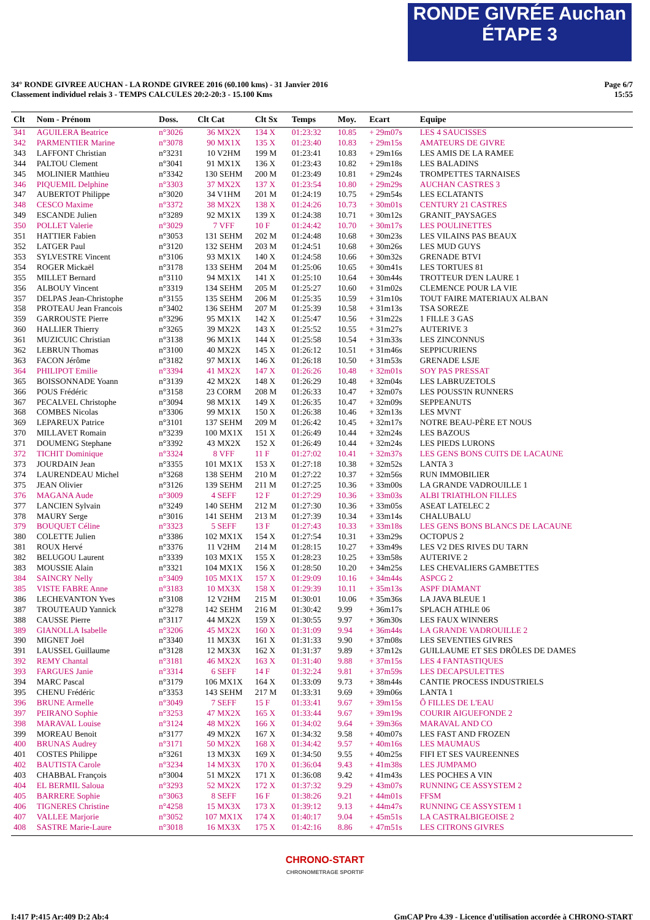RONDE GIVRÉE Auchan
ÉTAPE 3
34° RONDE GIVREE AUCHAN - LA RONDE GIVREE 2016 (60.100 kms) - 31 Janvier 2016
Classement individuel relais 3 - TEMPS CALCULES 20:2-20:3 - 15.100 Kms
Page 6/7
15:55
| Clt | Nom - Prénom | Doss. | Clt Cat | Clt Sx | Temps | Moy. | Ecart | Equipe |
| --- | --- | --- | --- | --- | --- | --- | --- | --- |
| 341 | AGUILERA Beatrice | n°3026 | 36 MX2X | 134 X | 01:23:32 | 10.85 | + 29m07s | LES 4 SAUCISSES |
| 342 | PARMENTIER Marine | n°3078 | 90 MX1X | 135 X | 01:23:40 | 10.83 | + 29m15s | AMATEURS DE GIVRE |
| 343 | LAFFONT Christian | n°3231 | 10 V2HM | 199 M | 01:23:41 | 10.83 | + 29m16s | LES AMIS DE LA RAMEE |
| 344 | PALTOU Clement | n°3041 | 91 MX1X | 136 X | 01:23:43 | 10.82 | + 29m18s | LES BALADINS |
| 345 | MOLINIER Matthieu | n°3342 | 130 SEHM | 200 M | 01:23:49 | 10.81 | + 29m24s | TROMPETTES TARNAISES |
| 346 | PIQUEMIL Delphine | n°3303 | 37 MX2X | 137 X | 01:23:54 | 10.80 | + 29m29s | AUCHAN CASTRES 3 |
| 347 | AUBERTOT Philippe | n°3020 | 34 V1HM | 201 M | 01:24:19 | 10.75 | + 29m54s | LES ECLATANTS |
| 348 | CESCO Maxime | n°3372 | 38 MX2X | 138 X | 01:24:26 | 10.73 | + 30m01s | CENTURY 21 CASTRES |
| 349 | ESCANDE Julien | n°3289 | 92 MX1X | 139 X | 01:24:38 | 10.71 | + 30m12s | GRANIT_PAYSAGES |
| 350 | POLLET Valerie | n°3029 | 7 VFF | 10 F | 01:24:42 | 10.70 | + 30m17s | LES POULINETTES |
| 351 | HATTIER Fabien | n°3053 | 131 SEHM | 202 M | 01:24:48 | 10.68 | + 30m23s | LES VILAINS PAS BEAUX |
| 352 | LATGER Paul | n°3120 | 132 SEHM | 203 M | 01:24:51 | 10.68 | + 30m26s | LES MUD GUYS |
| 353 | SYLVESTRE Vincent | n°3106 | 93 MX1X | 140 X | 01:24:58 | 10.66 | + 30m32s | GRENADE BTVI |
| 354 | ROGER Mickaël | n°3178 | 133 SEHM | 204 M | 01:25:06 | 10.65 | + 30m41s | LES TORTUES 81 |
| 355 | MILLET Bernard | n°3110 | 94 MX1X | 141 X | 01:25:10 | 10.64 | + 30m44s | TROTTEUR D'EN LAURE 1 |
| 356 | ALBOUY Vincent | n°3319 | 134 SEHM | 205 M | 01:25:27 | 10.60 | + 31m02s | CLEMENCE POUR LA VIE |
| 357 | DELPAS Jean-Christophe | n°3155 | 135 SEHM | 206 M | 01:25:35 | 10.59 | + 31m10s | TOUT FAIRE MATERIAUX ALBAN |
| 358 | PROTEAU Jean Francois | n°3402 | 136 SEHM | 207 M | 01:25:39 | 10.58 | + 31m13s | TSA SOREZE |
| 359 | GARROUSTE Pierre | n°3296 | 95 MX1X | 142 X | 01:25:47 | 10.56 | + 31m22s | 1 FILLE 3 GAS |
| 360 | HALLIER Thierry | n°3265 | 39 MX2X | 143 X | 01:25:52 | 10.55 | + 31m27s | AUTERIVE 3 |
| 361 | MUZICUIC Christian | n°3138 | 96 MX1X | 144 X | 01:25:58 | 10.54 | + 31m33s | LES ZINCONNUS |
| 362 | LEBRUN Thomas | n°3100 | 40 MX2X | 145 X | 01:26:12 | 10.51 | + 31m46s | SEPPICURIENS |
| 363 | FACON Jérôme | n°3182 | 97 MX1X | 146 X | 01:26:18 | 10.50 | + 31m53s | GRENADE LSJE |
| 364 | PHILIPOT Emilie | n°3394 | 41 MX2X | 147 X | 01:26:26 | 10.48 | + 32m01s | SOY PAS PRESSAT |
| 365 | BOISSONNADE Yoann | n°3139 | 42 MX2X | 148 X | 01:26:29 | 10.48 | + 32m04s | LES LABRUZETOLS |
| 366 | POUS Frédéric | n°3158 | 23 CORM | 208 M | 01:26:33 | 10.47 | + 32m07s | LES POUSS'IN RUNNERS |
| 367 | PECALVEL Christophe | n°3094 | 98 MX1X | 149 X | 01:26:35 | 10.47 | + 32m09s | SEPPEANUTS |
| 368 | COMBES Nicolas | n°3306 | 99 MX1X | 150 X | 01:26:38 | 10.46 | + 32m13s | LES MVNT |
| 369 | LEPAREUX Patrice | n°3101 | 137 SEHM | 209 M | 01:26:42 | 10.45 | + 32m17s | NOTRE BEAU-PÈRE ET NOUS |
| 370 | MILLAVET Romain | n°3239 | 100 MX1X | 151 X | 01:26:49 | 10.44 | + 32m24s | LES BAZOUS |
| 371 | DOUMENG Stephane | n°3392 | 43 MX2X | 152 X | 01:26:49 | 10.44 | + 32m24s | LES PIEDS LURONS |
| 372 | TICHIT Dominique | n°3324 | 8 VFF | 11 F | 01:27:02 | 10.41 | + 32m37s | LES GENS BONS CUITS DE LACAUNE |
| 373 | JOURDAIN Jean | n°3355 | 101 MX1X | 153 X | 01:27:18 | 10.38 | + 32m52s | LANTA 3 |
| 374 | LAURENDEAU Michel | n°3268 | 138 SEHM | 210 M | 01:27:22 | 10.37 | + 32m56s | RUN IMMOBILIER |
| 375 | JEAN Olivier | n°3126 | 139 SEHM | 211 M | 01:27:25 | 10.36 | + 33m00s | LA GRANDE VADROUILLE 1 |
| 376 | MAGANA Aude | n°3009 | 4 SEFF | 12 F | 01:27:29 | 10.36 | + 33m03s | ALBI TRIATHLON FILLES |
| 377 | LANCIEN Sylvain | n°3249 | 140 SEHM | 212 M | 01:27:30 | 10.36 | + 33m05s | ASEAT LATELEC 2 |
| 378 | MAURY Serge | n°3016 | 141 SEHM | 213 M | 01:27:39 | 10.34 | + 33m14s | CHALUBALU |
| 379 | BOUQUET Céline | n°3323 | 5 SEFF | 13 F | 01:27:43 | 10.33 | + 33m18s | LES GENS BONS BLANCS DE LACAUNE |
| 380 | COLETTE Julien | n°3386 | 102 MX1X | 154 X | 01:27:54 | 10.31 | + 33m29s | OCTOPUS 2 |
| 381 | ROUX Hervé | n°3376 | 11 V2HM | 214 M | 01:28:15 | 10.27 | + 33m49s | LES V2 DES RIVES DU TARN |
| 382 | BELUGOU Laurent | n°3339 | 103 MX1X | 155 X | 01:28:23 | 10.25 | + 33m58s | AUTERIVE 2 |
| 383 | MOUSSIE Alain | n°3321 | 104 MX1X | 156 X | 01:28:50 | 10.20 | + 34m25s | LES CHEVALIERS GAMBETTES |
| 384 | SAINCRY Nelly | n°3409 | 105 MX1X | 157 X | 01:29:09 | 10.16 | + 34m44s | ASPCG 2 |
| 385 | VISTE FABRE Anne | n°3183 | 10 MX3X | 158 X | 01:29:39 | 10.11 | + 35m13s | ASPF DIAMANT |
| 386 | LECHEVANTON Yves | n°3108 | 12 V2HM | 215 M | 01:30:01 | 10.06 | + 35m36s | LA JAVA BLEUE 1 |
| 387 | TROUTEAUD Yannick | n°3278 | 142 SEHM | 216 M | 01:30:42 | 9.99 | + 36m17s | SPLACH ATHLE 06 |
| 388 | CAUSSE Pierre | n°3117 | 44 MX2X | 159 X | 01:30:55 | 9.97 | + 36m30s | LES FAUX WINNERS |
| 389 | GIANOLLA Isabelle | n°3206 | 45 MX2X | 160 X | 01:31:09 | 9.94 | + 36m44s | LA GRANDE VADROUILLE 2 |
| 390 | MIGNET Joël | n°3340 | 11 MX3X | 161 X | 01:31:33 | 9.90 | + 37m08s | LES SEVENTIES GIVRES |
| 391 | LAUSSEL Guillaume | n°3128 | 12 MX3X | 162 X | 01:31:37 | 9.89 | + 37m12s | GUILLAUME ET SES DRÔLES DE DAMES |
| 392 | REMY Chantal | n°3181 | 46 MX2X | 163 X | 01:31:40 | 9.88 | + 37m15s | LES 4 FANTASTIQUES |
| 393 | FARGUES Janie | n°3314 | 6 SEFF | 14 F | 01:32:24 | 9.81 | + 37m59s | LES DECAPSULETTES |
| 394 | MARC Pascal | n°3179 | 106 MX1X | 164 X | 01:33:09 | 9.73 | + 38m44s | CANTIE PROCESS INDUSTRIELS |
| 395 | CHENU Frédéric | n°3353 | 143 SEHM | 217 M | 01:33:31 | 9.69 | + 39m06s | LANTA 1 |
| 396 | BRUNE Armelle | n°3049 | 7 SEFF | 15 F | 01:33:41 | 9.67 | + 39m15s | Ô FILLES DE L'EAU |
| 397 | PEIRANO Sophie | n°3253 | 47 MX2X | 165 X | 01:33:44 | 9.67 | + 39m19s | COURIR AIGUEFONDE 2 |
| 398 | MARAVAL Louise | n°3124 | 48 MX2X | 166 X | 01:34:02 | 9.64 | + 39m36s | MARAVAL AND CO |
| 399 | MOREAU Benoit | n°3177 | 49 MX2X | 167 X | 01:34:32 | 9.58 | + 40m07s | LES FAST AND FROZEN |
| 400 | BRUNAS Audrey | n°3171 | 50 MX2X | 168 X | 01:34:42 | 9.57 | + 40m16s | LES MAUMAUS |
| 401 | COSTES Philippe | n°3261 | 13 MX3X | 169 X | 01:34:50 | 9.55 | + 40m25s | FIFI ET SES VAUREENNES |
| 402 | BAUTISTA Carole | n°3234 | 14 MX3X | 170 X | 01:36:04 | 9.43 | + 41m38s | LES JUMPAMO |
| 403 | CHABBAL François | n°3004 | 51 MX2X | 171 X | 01:36:08 | 9.42 | + 41m43s | LES POCHES A VIN |
| 404 | EL BERMIL Saloua | n°3293 | 52 MX2X | 172 X | 01:37:32 | 9.29 | + 43m07s | RUNNING CE ASSYSTEM 2 |
| 405 | BARRERE Sophie | n°3063 | 8 SEFF | 16 F | 01:38:26 | 9.21 | + 44m01s | FFSM |
| 406 | TIGNERES Christine | n°4258 | 15 MX3X | 173 X | 01:39:12 | 9.13 | + 44m47s | RUNNING CE ASSYSTEM 1 |
| 407 | VALLEE Marjorie | n°3052 | 107 MX1X | 174 X | 01:40:17 | 9.04 | + 45m51s | LA CASTRALBIGEOISE 2 |
| 408 | SASTRE Marie-Laure | n°3018 | 16 MX3X | 175 X | 01:42:16 | 8.86 | + 47m51s | LES CITRONS GIVRES |
CHRONO-START
CHRONOMETRAGE SPORTIF
I:417 P:415 Ar:409 D:2 Ab:4 GmCAP Pro 4.39 - Licence d'utilisation accordée à CHRONO-START